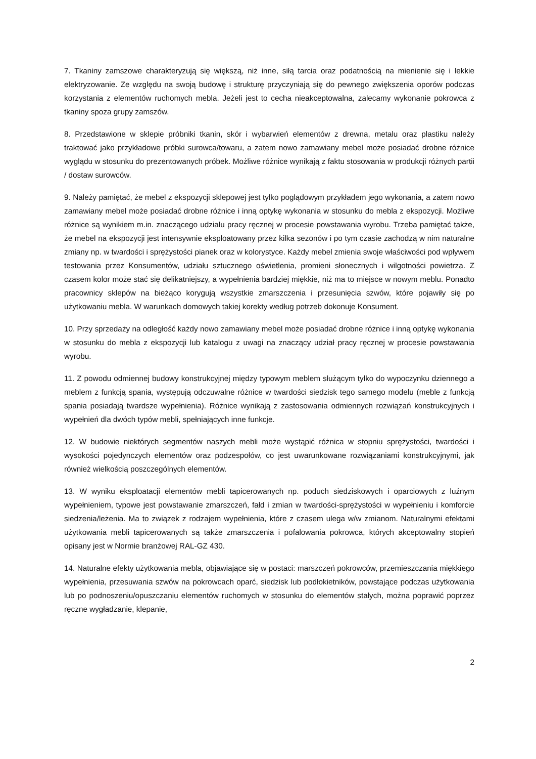7. Tkaniny zamszowe charakteryzują się większą, niż inne, siłą tarcia oraz podatnością na mienienie się i lekkie elektryzowanie. Ze względu na swoją budowę i strukturę przyczyniają się do pewnego zwiększenia oporów podczas korzystania z elementów ruchomych mebla. Jeżeli jest to cecha nieakceptowalna, zalecamy wykonanie pokrowca z tkaniny spoza grupy zamszów.
8. Przedstawione w sklepie próbniki tkanin, skór i wybarwień elementów z drewna, metalu oraz plastiku należy traktować jako przykładowe próbki surowca/towaru, a zatem nowo zamawiany mebel może posiadać drobne różnice wyglądu w stosunku do prezentowanych próbek. Możliwe różnice wynikają z faktu stosowania w produkcji różnych partii / dostaw surowców.
9. Należy pamiętać, że mebel z ekspozycji sklepowej jest tylko poglądowym przykładem jego wykonania, a zatem nowo zamawiany mebel może posiadać drobne różnice i inną optykę wykonania w stosunku do mebla z ekspozycji. Możliwe różnice są wynikiem m.in. znaczącego udziału pracy ręcznej w procesie powstawania wyrobu. Trzeba pamiętać także, że mebel na ekspozycji jest intensywnie eksploatowany przez kilka sezonów i po tym czasie zachodzą w nim naturalne zmiany np. w twardości i sprężystości pianek oraz w kolorystyce. Każdy mebel zmienia swoje właściwości pod wpływem testowania przez Konsumentów, udziału sztucznego oświetlenia, promieni słonecznych i wilgotności powietrza. Z czasem kolor może stać się delikatniejszy, a wypełnienia bardziej miękkie, niż ma to miejsce w nowym meblu. Ponadto pracownicy sklepów na bieżąco korygują wszystkie zmarszczenia i przesunięcia szwów, które pojawiły się po użytkowaniu mebla. W warunkach domowych takiej korekty według potrzeb dokonuje Konsument.
10. Przy sprzedaży na odległość każdy nowo zamawiany mebel może posiadać drobne różnice i inną optykę wykonania w stosunku do mebla z ekspozycji lub katalogu z uwagi na znaczący udział pracy ręcznej w procesie powstawania wyrobu.
11. Z powodu odmiennej budowy konstrukcyjnej między typowym meblem służącym tylko do wypoczynku dziennego a meblem z funkcją spania, występują odczuwalne różnice w twardości siedzisk tego samego modelu (meble z funkcją spania posiadają twardsze wypełnienia). Różnice wynikają z zastosowania odmiennych rozwiązań konstrukcyjnych i wypełnień dla dwóch typów mebli, spełniających inne funkcje.
12. W budowie niektórych segmentów naszych mebli może wystąpić różnica w stopniu sprężystości, twardości i wysokości pojedynczych elementów oraz podzespołów, co jest uwarunkowane rozwiązaniami konstrukcyjnymi, jak również wielkością poszczególnych elementów.
13. W wyniku eksploatacji elementów mebli tapicerowanych np. poduch siedziskowych i oparciowych z luźnym wypełnieniem, typowe jest powstawanie zmarszczeń, fałd i zmian w twardości-sprężystości w wypełnieniu i komforcie siedzenia/leżenia. Ma to związek z rodzajem wypełnienia, które z czasem ulega w/w zmianom. Naturalnymi efektami użytkowania mebli tapicerowanych są także zmarszczenia i pofalowania pokrowca, których akceptowalny stopień opisany jest w Normie branżowej RAL-GZ 430.
14. Naturalne efekty użytkowania mebla, objawiające się w postaci: marszczeń pokrowców, przemieszczania miękkiego wypełnienia, przesuwania szwów na pokrowcach oparć, siedzisk lub podłokietników, powstające podczas użytkowania lub po podnoszeniu/opuszczaniu elementów ruchomych w stosunku do elementów stałych, można poprawić poprzez ręczne wygładzanie, klepanie,
2